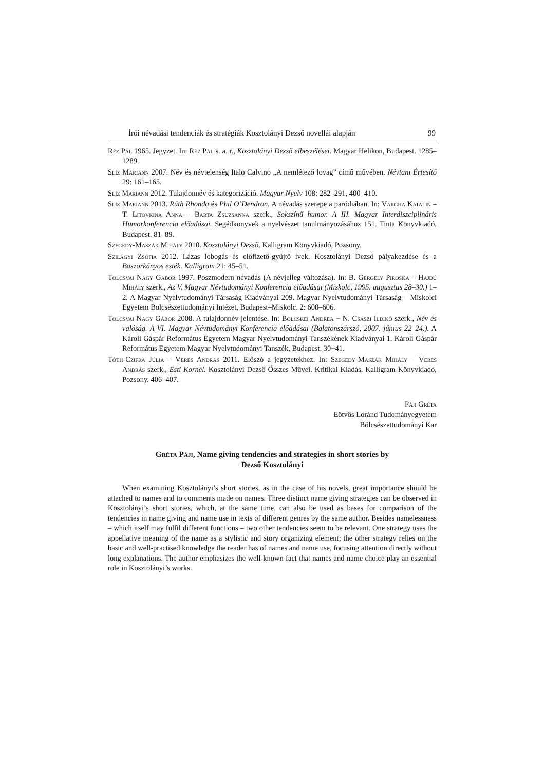Írói névadási tendenciák és stratégiák Kosztolányi Dezső novellái alapján 99
Réz Pál 1965. Jegyzet. In: Réz Pál s. a. r., Kosztolányi Dezső elbeszélései. Magyar Helikon, Budapest. 1285–1289.
Slíz Mariann 2007. Név és névtelenség Italo Calvino „A nemlétező lovag” című művében. Névtani Értesítő 29: 161–165.
Slíz Mariann 2012. Tulajdonnév és kategorizáció. Magyar Nyelv 108: 282–291, 400–410.
Slíz Mariann 2013. Rúth Rhonda és Phil O’Dendron. A névadás szerepe a paródiában. In: Vargha Katalin – T. Litovkina Anna – Barta Zsuzsanna szerk., Sokszínű humor. A III. Magyar Interdiszciplináris Humorkonferencia előadásai. Segédkönyvek a nyelvészet tanulmányozásához 151. Tinta Könyvkiadó, Budapest. 81–89.
Szegedy-Maszák Mihály 2010. Kosztolányi Dezső. Kalligram Könyvkiadó, Pozsony.
Szilágyi Zsófia 2012. Lázas lobogás és előfizető-gyűjtő ívek. Kosztolányi Dezső pályakezdése és a Boszorkányos esték. Kalligram 21: 45–51.
Tolcsvai Nagy Gábor 1997. Poszmodern névadás (A névjelleg változása). In: B. Gergely Piroska – Hajdú Mihály szerk., Az V. Magyar Névtudományi Konferencia előadásai (Miskolc, 1995. augusztus 28–30.) 1–2. A Magyar Nyelvtudományi Társaság Kiadványai 209. Magyar Nyelvtudományi Társaság – Miskolci Egyetem Bölcsészettudományi Intézet, Budapest–Miskolc. 2: 600–606.
Tolcsvai Nagy Gábor 2008. A tulajdonnév jelentése. In: Bölcskei Andrea − N. Császi Ildikó szerk., Név és valóság. A VI. Magyar Névtudományi Konferencia előadásai (Balatonszárszó, 2007. június 22–24.). A Károli Gáspár Református Egyetem Magyar Nyelvtudományi Tanszékének Kiadványai 1. Károli Gáspár Református Egyetem Magyar Nyelvtudományi Tanszék, Budapest. 30−41.
Tóth-Czifra Júlia – Veres András 2011. Előszó a jegyzetekhez. In: Szegedy-Maszák Mihály – Veres András szerk., Esti Kornél. Kosztolányi Dezső Összes Művei. Kritikai Kiadás. Kalligram Könyvkiadó, Pozsony. 406–407.
Páji Gréta
Eötvös Loránd Tudományegyetem
Bölcsészettudományi Kar
Gréta Páji, Name giving tendencies and strategies in short stories by
Dezső Kosztolányi
When examining Kosztolányi’s short stories, as in the case of his novels, great importance should be attached to names and to comments made on names. Three distinct name giving strategies can be observed in Kosztolányi’s short stories, which, at the same time, can also be used as bases for comparison of the tendencies in name giving and name use in texts of different genres by the same author. Besides namelessness – which itself may fulfil different functions – two other tendencies seem to be relevant. One strategy uses the appellative meaning of the name as a stylistic and story organizing element; the other strategy relies on the basic and well-practised knowledge the reader has of names and name use, focusing attention directly without long explanations. The author emphasizes the well-known fact that names and name choice play an essential role in Kosztolányi’s works.